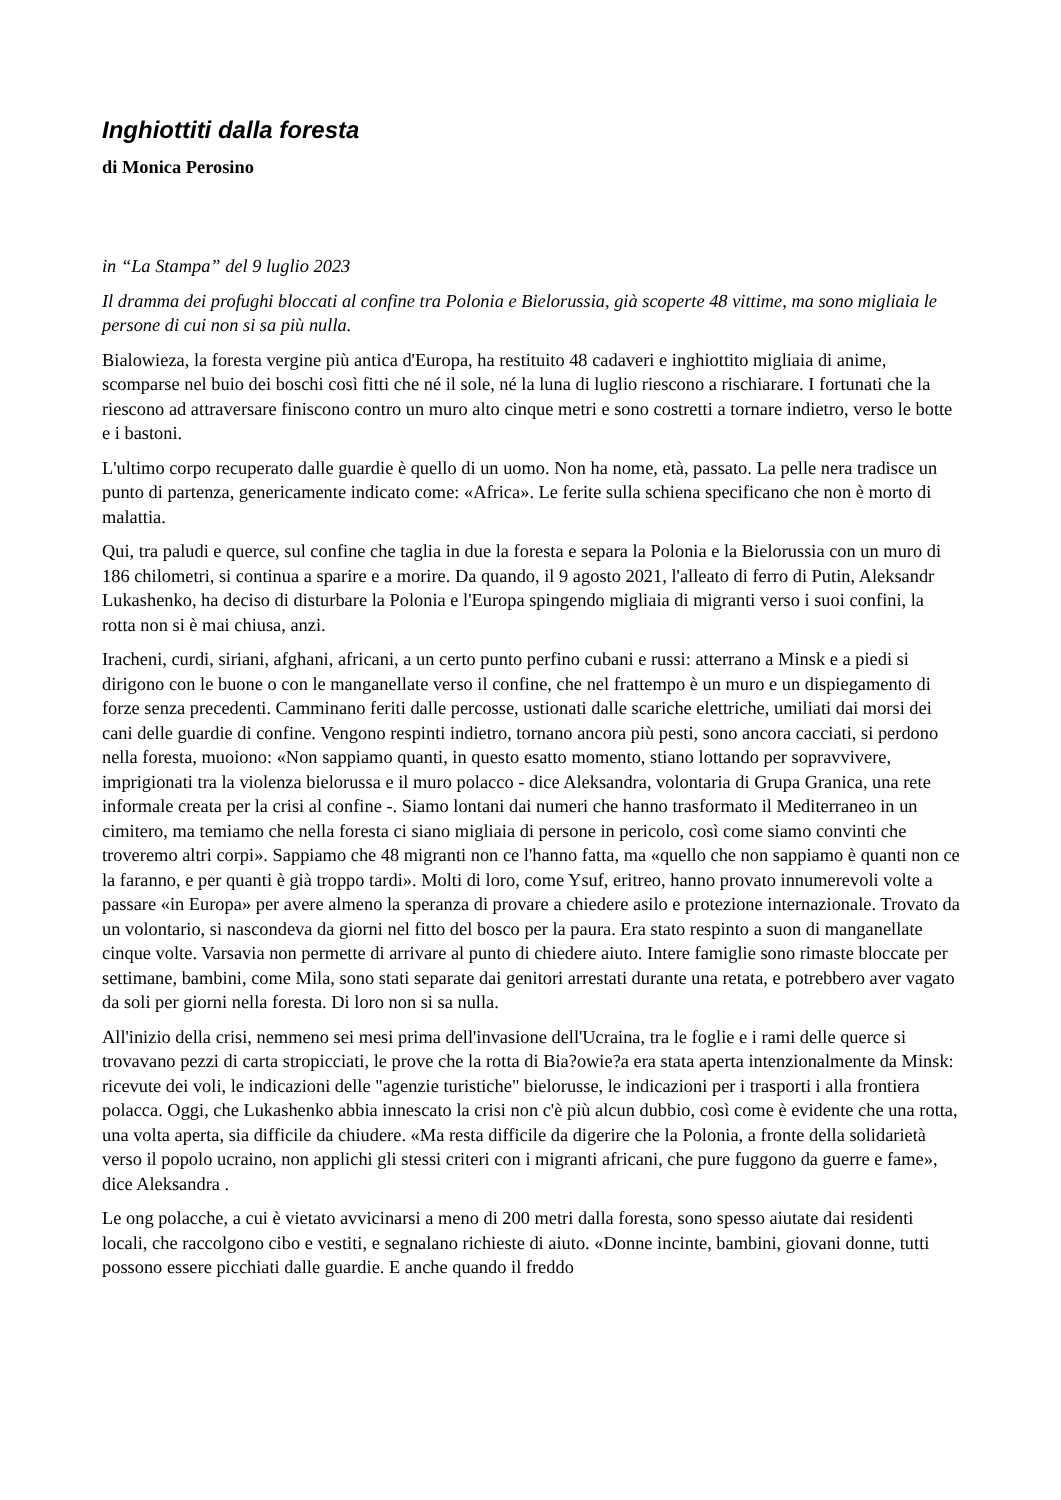Inghiottiti dalla foresta
di Monica Perosino
in “La Stampa” del 9 luglio 2023
Il dramma dei profughi bloccati al confine tra Polonia e Bielorussia, già scoperte 48 vittime, ma sono migliaia le persone di cui non si sa più nulla.
Bialowieza, la foresta vergine più antica d'Europa, ha restituito 48 cadaveri e inghiottito migliaia di anime, scomparse nel buio dei boschi così fitti che né il sole, né la luna di luglio riescono a rischiarare. I fortunati che la riescono ad attraversare finiscono contro un muro alto cinque metri e sono costretti a tornare indietro, verso le botte e i bastoni.
L'ultimo corpo recuperato dalle guardie è quello di un uomo. Non ha nome, età, passato. La pelle nera tradisce un punto di partenza, genericamente indicato come: «Africa». Le ferite sulla schiena specificano che non è morto di malattia.
Qui, tra paludi e querce, sul confine che taglia in due la foresta e separa la Polonia e la Bielorussia con un muro di 186 chilometri, si continua a sparire e a morire. Da quando, il 9 agosto 2021, l'alleato di ferro di Putin, Aleksandr Lukashenko, ha deciso di disturbare la Polonia e l'Europa spingendo migliaia di migranti verso i suoi confini, la rotta non si è mai chiusa, anzi.
Iracheni, curdi, siriani, afghani, africani, a un certo punto perfino cubani e russi: atterrano a Minsk e a piedi si dirigono con le buone o con le manganellate verso il confine, che nel frattempo è un muro e un dispiegamento di forze senza precedenti. Camminano feriti dalle percosse, ustionati dalle scariche elettriche, umiliati dai morsi dei cani delle guardie di confine. Vengono respinti indietro, tornano ancora più pesti, sono ancora cacciati, si perdono nella foresta, muoiono: «Non sappiamo quanti, in questo esatto momento, stiano lottando per sopravvivere, imprigionati tra la violenza bielorussa e il muro polacco - dice Aleksandra, volontaria di Grupa Granica, una rete informale creata per la crisi al confine -. Siamo lontani dai numeri che hanno trasformato il Mediterraneo in un cimitero, ma temiamo che nella foresta ci siano migliaia di persone in pericolo, così come siamo convinti che troveremo altri corpi». Sappiamo che 48 migranti non ce l'hanno fatta, ma «quello che non sappiamo è quanti non ce la faranno, e per quanti è già troppo tardi». Molti di loro, come Ysuf, eritreo, hanno provato innumerevoli volte a passare «in Europa» per avere almeno la speranza di provare a chiedere asilo e protezione internazionale. Trovato da un volontario, si nascondeva da giorni nel fitto del bosco per la paura. Era stato respinto a suon di manganellate cinque volte. Varsavia non permette di arrivare al punto di chiedere aiuto. Intere famiglie sono rimaste bloccate per settimane, bambini, come Mila, sono stati separate dai genitori arrestati durante una retata, e potrebbero aver vagato da soli per giorni nella foresta. Di loro non si sa nulla.
All'inizio della crisi, nemmeno sei mesi prima dell'invasione dell'Ucraina, tra le foglie e i rami delle querce si trovavano pezzi di carta stropicciati, le prove che la rotta di Bia?owie?a era stata aperta intenzionalmente da Minsk: ricevute dei voli, le indicazioni delle "agenzie turistiche" bielorusse, le indicazioni per i trasporti i alla frontiera polacca. Oggi, che Lukashenko abbia innescato la crisi non c'è più alcun dubbio, così come è evidente che una rotta, una volta aperta, sia difficile da chiudere. «Ma resta difficile da digerire che la Polonia, a fronte della solidarietà verso il popolo ucraino, non applichi gli stessi criteri con i migranti africani, che pure fuggono da guerre e fame», dice Aleksandra .
Le ong polacche, a cui è vietato avvicinarsi a meno di 200 metri dalla foresta, sono spesso aiutate dai residenti locali, che raccolgono cibo e vestiti, e segnalano richieste di aiuto. «Donne incinte, bambini, giovani donne, tutti possono essere picchiati dalle guardie. E anche quando il freddo